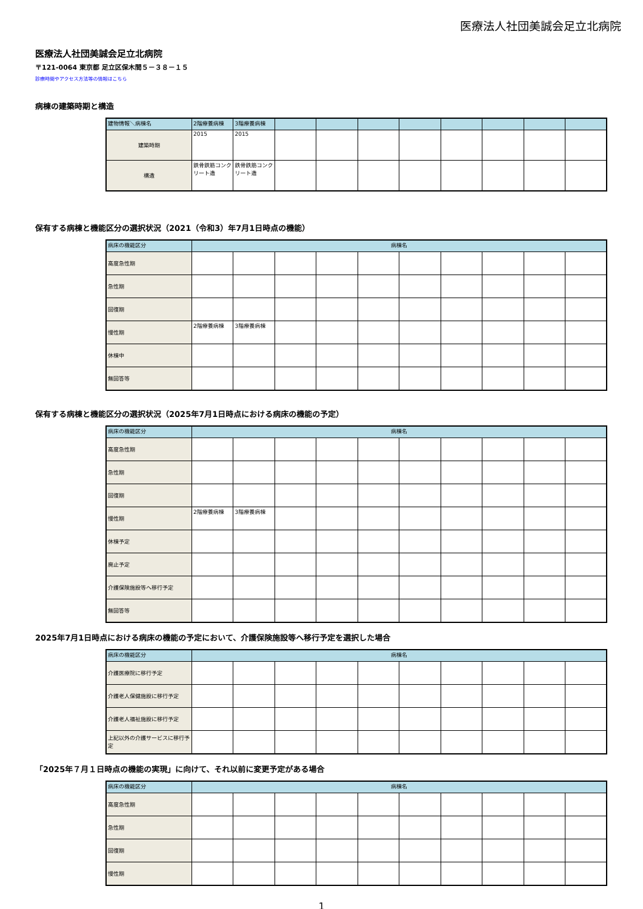医療法人社団美誠会足立北病院
医療法人社団美誠会足立北病院
〒121-0064 東京都 足立区保木間５－３８－１５
診療時間やアクセス方法等の情報はこちら
病棟の建築時期と構造
| 建物情報＼病棟名 | 2階療養病棟 | 3階療養病棟 | | | | | | | | |
| --- | --- | --- | --- | --- | --- | --- | --- | --- | --- | --- |
| 建築時期 | 2015 | 2015 | | | | | | | | |
| 構造 | 鉄骨鉄筋コンクリート造 | 鉄骨鉄筋コンクリート造 | | | | | | | | |
保有する病棟と機能区分の選択状況（2021（令和3）年7月1日時点の機能）
| 病床の機能区分 | 病棟名 | | | | | | | | | |
| --- | --- | --- | --- | --- | --- | --- | --- | --- | --- | --- |
| 高度急性期 | | | | | | | | | | |
| 急性期 | | | | | | | | | | |
| 回復期 | | | | | | | | | | |
| 慢性期 | 2階療養病棟 | 3階療養病棟 | | | | | | | | |
| 休棟中 | | | | | | | | | | |
| 無回答等 | | | | | | | | | | |
保有する病棟と機能区分の選択状況（2025年7月1日時点における病床の機能の予定）
| 病床の機能区分 | 病棟名 | | | | | | | | | |
| --- | --- | --- | --- | --- | --- | --- | --- | --- | --- | --- |
| 高度急性期 | | | | | | | | | | |
| 急性期 | | | | | | | | | | |
| 回復期 | | | | | | | | | | |
| 慢性期 | 2階療養病棟 | 3階療養病棟 | | | | | | | | |
| 休棟予定 | | | | | | | | | | |
| 廃止予定 | | | | | | | | | | |
| 介護保険施設等へ移行予定 | | | | | | | | | | |
| 無回答等 | | | | | | | | | | |
2025年7月1日時点における病床の機能の予定において、介護保険施設等へ移行予定を選択した場合
| 病床の機能区分 | 病棟名 | | | | | | | | | |
| --- | --- | --- | --- | --- | --- | --- | --- | --- | --- | --- |
| 介護医療院に移行予定 | | | | | | | | | | |
| 介護老人保健施設に移行予定 | | | | | | | | | | |
| 介護老人福祉施設に移行予定 | | | | | | | | | | |
| 上記以外の介護サービスに移行予定 | | | | | | | | | | |
「2025年７月１日時点の機能の実現」に向けて、それ以前に変更予定がある場合
| 病床の機能区分 | 病棟名 | | | | | | | | | |
| --- | --- | --- | --- | --- | --- | --- | --- | --- | --- | --- |
| 高度急性期 | | | | | | | | | | |
| 急性期 | | | | | | | | | | |
| 回復期 | | | | | | | | | | |
| 慢性期 | | | | | | | | | | |
1